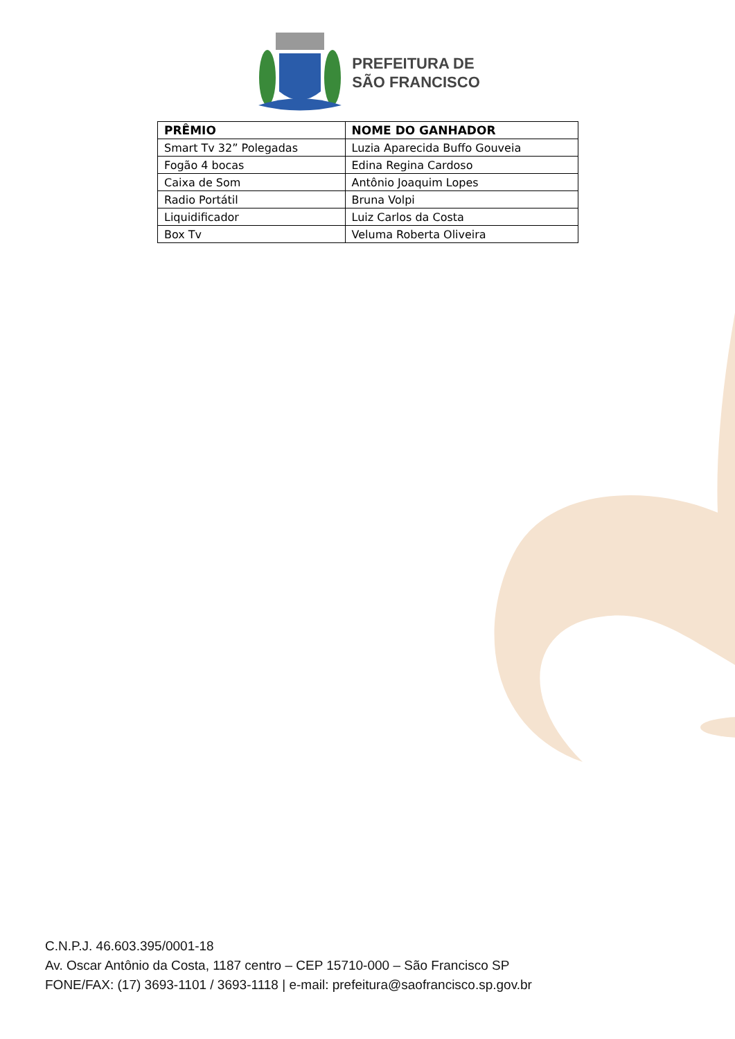PREFEITURA DE
SÃO FRANCISCO
| PRÊMIO | NOME DO GANHADOR |
| --- | --- |
| Smart Tv 32” Polegadas | Luzia Aparecida Buffo Gouveia |
| Fogão 4 bocas | Edina Regina Cardoso |
| Caixa de Som | Antônio Joaquim Lopes |
| Radio Portátil | Bruna Volpi |
| Liquidificador | Luiz Carlos da Costa |
| Box Tv | Veluma Roberta Oliveira |
C.N.P.J. 46.603.395/0001-18
Av. Oscar Antônio da Costa, 1187 centro – CEP 15710-000 – São Francisco SP
FONE/FAX: (17) 3693-1101 / 3693-1118 | e-mail: prefeitura@saofrancisco.sp.gov.br